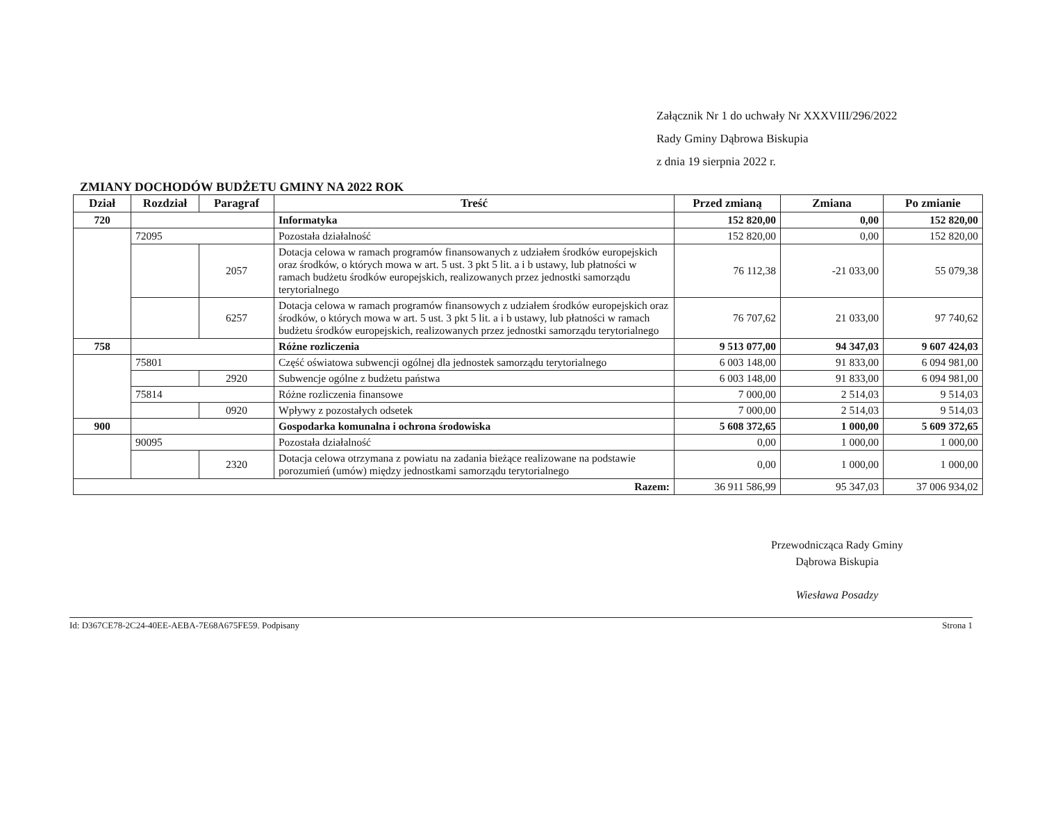Załącznik Nr 1 do uchwały Nr XXXVIII/296/2022
Rady Gminy Dąbrowa Biskupia
z dnia 19 sierpnia 2022 r.
ZMIANY DOCHODÓW BUDŻETU GMINY NA 2022 ROK
| Dział | Rozdział | Paragraf | Treść | Przed zmianą | Zmiana | Po zmianie |
| --- | --- | --- | --- | --- | --- | --- |
| 720 | | | Informatyka | 152 820,00 | 0,00 | 152 820,00 |
| | 72095 | | Pozostała działalność | 152 820,00 | 0,00 | 152 820,00 |
| | | 2057 | Dotacja celowa w ramach programów finansowanych z udziałem środków europejskich oraz środków, o których mowa w art. 5 ust. 3 pkt 5 lit. a i b ustawy, lub płatności w ramach budżetu środków europejskich, realizowanych przez jednostki samorządu terytorialnego | 76 112,38 | -21 033,00 | 55 079,38 |
| | | 6257 | Dotacja celowa w ramach programów finansowych z udziałem środków europejskich oraz środków, o których mowa w art. 5 ust. 3 pkt 5 lit. a i b ustawy, lub płatności w ramach budżetu środków europejskich, realizowanych przez jednostki samorządu terytorialnego | 76 707,62 | 21 033,00 | 97 740,62 |
| 758 | | | Różne rozliczenia | 9 513 077,00 | 94 347,03 | 9 607 424,03 |
| | 75801 | | Część oświatowa subwencji ogólnej dla jednostek samorządu terytorialnego | 6 003 148,00 | 91 833,00 | 6 094 981,00 |
| | | 2920 | Subwencje ogólne z budżetu państwa | 6 003 148,00 | 91 833,00 | 6 094 981,00 |
| | 75814 | | Różne rozliczenia finansowe | 7 000,00 | 2 514,03 | 9 514,03 |
| | | 0920 | Wpływy z pozostałych odsetek | 7 000,00 | 2 514,03 | 9 514,03 |
| 900 | | | Gospodarka komunalna i ochrona środowiska | 5 608 372,65 | 1 000,00 | 5 609 372,65 |
| | 90095 | | Pozostała działalność | 0,00 | 1 000,00 | 1 000,00 |
| | | 2320 | Dotacja celowa otrzymana z powiatu na zadania bieżące realizowane na podstawie porozumień (umów) między jednostkami samorządu terytorialnego | 0,00 | 1 000,00 | 1 000,00 |
| Razem: | | | | 36 911 586,99 | 95 347,03 | 37 006 934,02 |
Przewodnicząca Rady Gminy
Dąbrowa Biskupia
Wiesława Posadzy
Id: D367CE78-2C24-40EE-AEBA-7E68A675FE59. Podpisany Strona 1